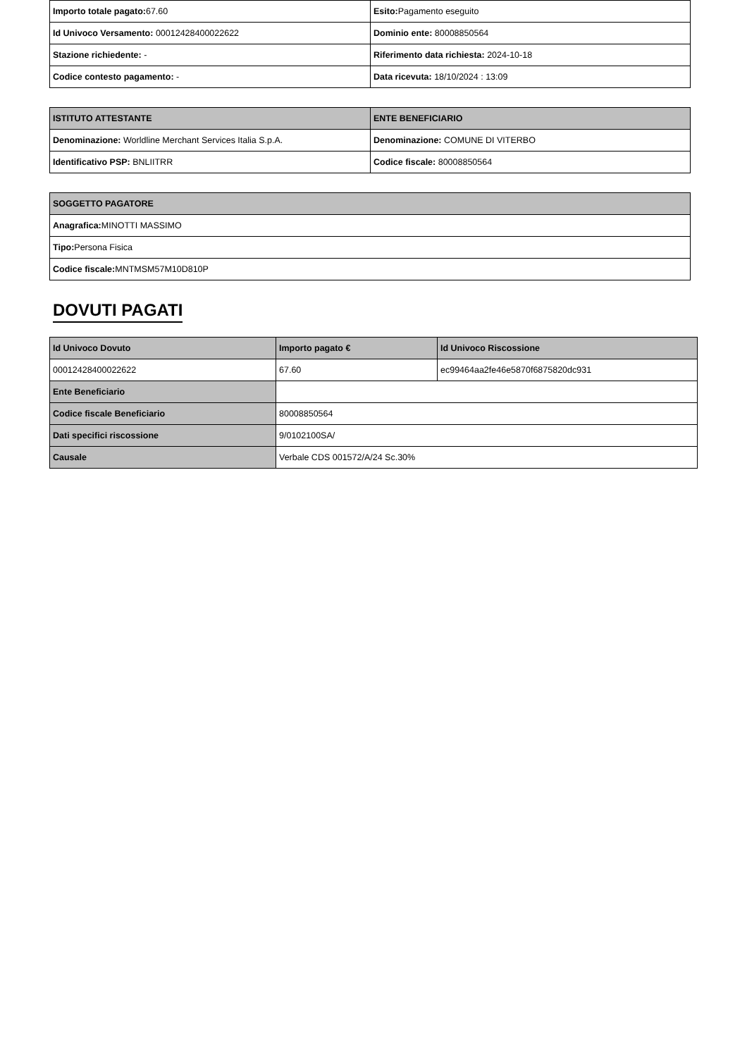| Importo totale pagato: 67.60 | Esito: Pagamento eseguito |
| Id Univoco Versamento: 00012428400022622 | Dominio ente: 80008850564 |
| Stazione richiedente: - | Riferimento data richiesta: 2024-10-18 |
| Codice contesto pagamento: - | Data ricevuta: 18/10/2024 : 13:09 |
| ISTITUTO ATTESTANTE | ENTE BENEFICIARIO |
| --- | --- |
| Denominazione: Worldline Merchant Services Italia S.p.A. | Denominazione: COMUNE DI VITERBO |
| Identificativo PSP: BNLIITRR | Codice fiscale: 80008850564 |
| SOGGETTO PAGATORE |
| --- |
| Anagrafica: MINOTTI MASSIMO |
| Tipo: Persona Fisica |
| Codice fiscale: MNTMSM57M10D810P |
DOVUTI PAGATI
| Id Univoco Dovuto | Importo pagato € | Id Univoco Riscossione |
| --- | --- | --- |
| 00012428400022622 | 67.60 | ec99464aa2fe46e5870f6875820dc931 |
| Ente Beneficiario | | |
| Codice fiscale Beneficiario | 80008850564 | |
| Dati specifici riscossione | 9/0102100SA/ | |
| Causale | Verbale CDS 001572/A/24 Sc.30% | |